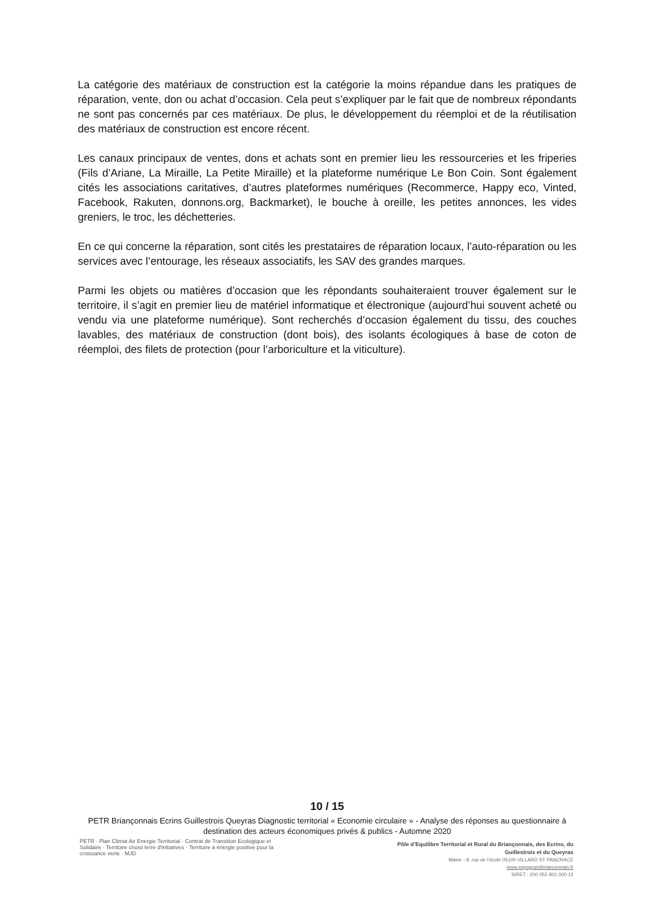La catégorie des matériaux de construction est la catégorie la moins répandue dans les pratiques de réparation, vente, don ou achat d’occasion. Cela peut s’expliquer par le fait que de nombreux répondants ne sont pas concernés par ces matériaux. De plus, le développement du réemploi et de la réutilisation des matériaux de construction est encore récent.
Les canaux principaux de ventes, dons et achats sont en premier lieu les ressourceries et les friperies (Fils d’Ariane, La Miraille, La Petite Miraille) et la plateforme numérique Le Bon Coin. Sont également cités les associations caritatives, d’autres plateformes numériques (Recommerce, Happy eco, Vinted, Facebook, Rakuten, donnons.org, Backmarket), le bouche à oreille, les petites annonces, les vides greniers, le troc, les déchetteries.
En ce qui concerne la réparation, sont cités les prestataires de réparation locaux, l’auto-réparation ou les services avec l’entourage, les réseaux associatifs, les SAV des grandes marques.
Parmi les objets ou matières d’occasion que les répondants souhaiteraient trouver également sur le territoire, il s’agit en premier lieu de matériel informatique et électronique (aujourd’hui souvent acheté ou vendu via une plateforme numérique). Sont recherchés d’occasion également du tissu, des couches lavables, des matériaux de construction (dont bois), des isolants écologiques à base de coton de réemploi, des filets de protection (pour l’arboriculture et la viticulture).
10 / 15
PETR Briançonnais Ecrins Guillestrois Queyras Diagnostic territorial « Economie circulaire » - Analyse des réponses au questionnaire à destination des acteurs économiques privés & publics - Automne 2020
PETR · Plan Climat Air Energie Territorial · Contrat de Transition Ecologique et Solidaire · Territoire choisi terre d'initiatives · Territoire à énergie positive pour la croissance verte · MJD
Pôle d’Equilibre Territorial et Rural du Briançonnais, des Ecrins, du Guillestrois et du Queyras
Mairie - 9, rue de l’école 05100 VILLARD ST PANCRACE
www.paysgrandbrianconnais.fr
SIRET : 200 052 801 000 12